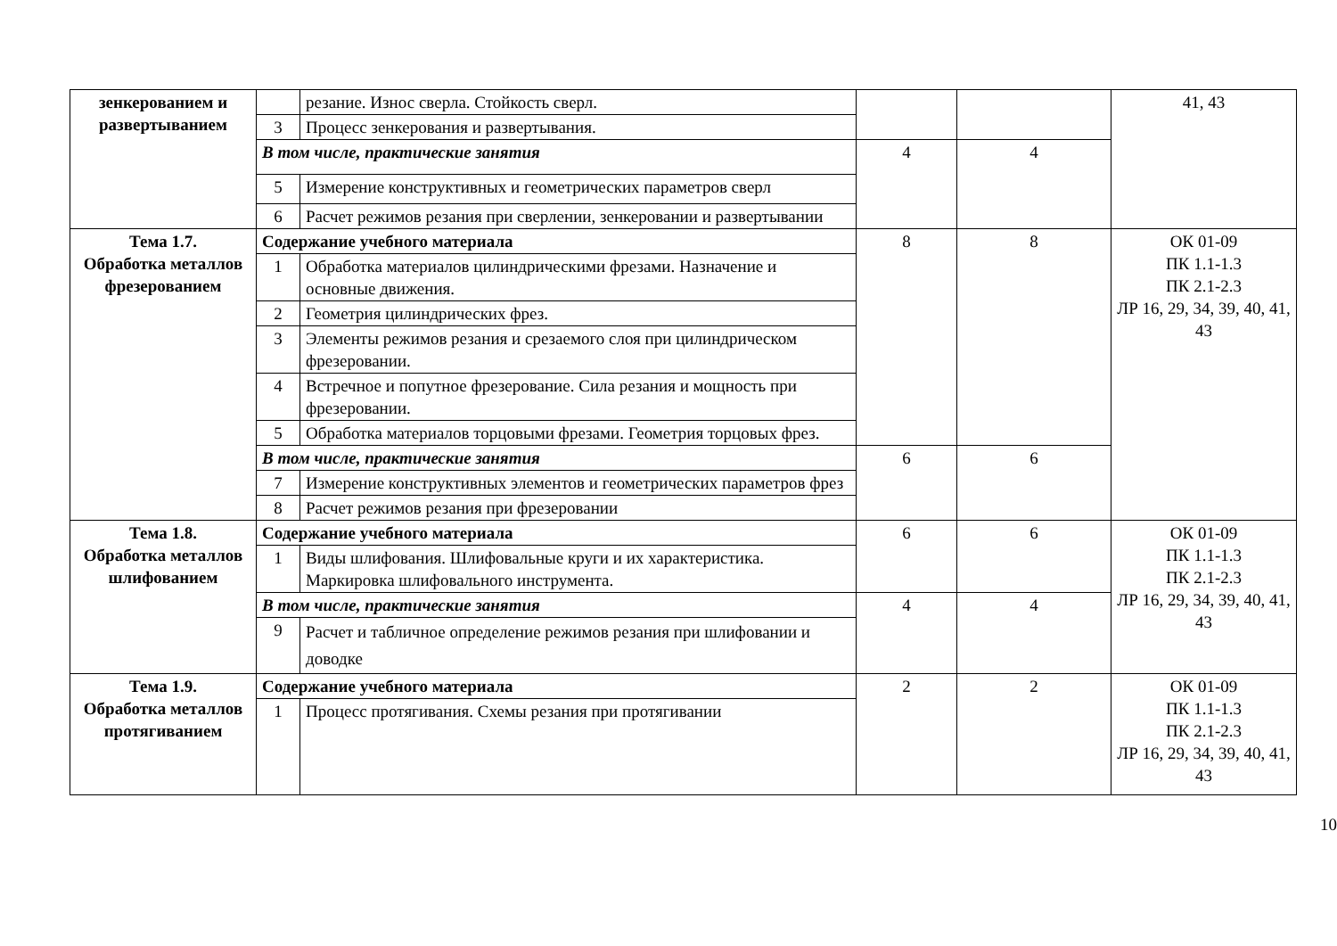| зенкерованием и развертыванием | | резание. Износ сверла. Стойкость сверл. | | | 41, 43 |
| | 3 | Процесс зенкерования и развертывания. | | | |
| | В том числе, практические занятия | | 4 | 4 | |
| | 5 | Измерение конструктивных и геометрических параметров сверл | | | |
| | 6 | Расчет режимов резания при сверлении, зенкеровании и развертывании | | | |
| Тема 1.7. Обработка металлов фрезерованием | Содержание учебного материала | | 8 | 8 | ОК 01-09 ПК 1.1-1.3 ПК 2.1-2.3 ЛР 16, 29, 34, 39, 40, 41, 43 |
| | 1 | Обработка материалов цилиндрическими фрезами. Назначение и основные движения. | | | |
| | 2 | Геометрия цилиндрических фрез. | | | |
| | 3 | Элементы режимов резания и срезаемого слоя при цилиндрическом фрезеровании. | | | |
| | 4 | Встречное и попутное фрезерование. Сила резания и мощность при фрезеровании. | | | |
| | 5 | Обработка материалов торцовыми фрезами. Геометрия торцовых фрез. | | | |
| | В том числе, практические занятия | | 6 | 6 | |
| | 7 | Измерение конструктивных элементов и геометрических параметров фрез | | | |
| | 8 | Расчет режимов резания при фрезеровании | | | |
| Тема 1.8. Обработка металлов шлифованием | Содержание учебного материала | | 6 | 6 | ОК 01-09 ПК 1.1-1.3 ПК 2.1-2.3 ЛР 16, 29, 34, 39, 40, 41, 43 |
| | 1 | Виды шлифования. Шлифовальные круги и их характеристика. Маркировка шлифовального инструмента. | | | |
| | В том числе, практические занятия | | 4 | 4 | |
| | 9 | Расчет и табличное определение режимов резания при шлифовании и доводке | | | |
| Тема 1.9. Обработка металлов протягиванием | Содержание учебного материала | | 2 | 2 | ОК 01-09 ПК 1.1-1.3 ПК 2.1-2.3 ЛР 16, 29, 34, 39, 40, 41, 43 |
| | 1 | Процесс протягивания. Схемы резания при протягивании | | | |
10